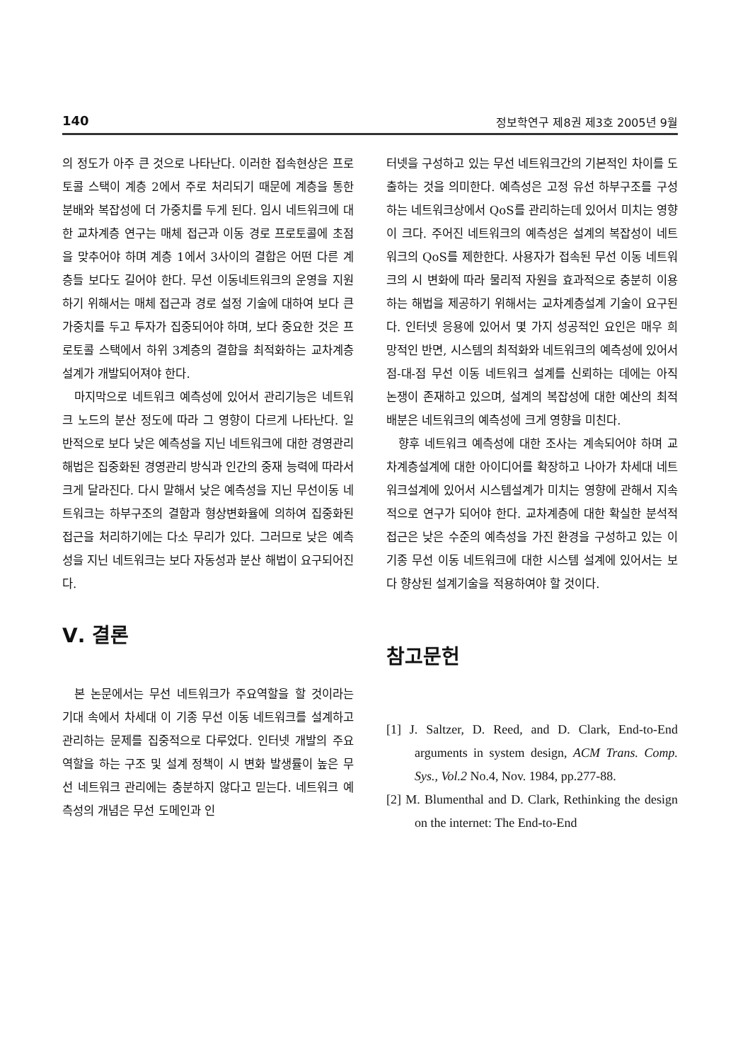140 정보학연구 제8권 제3호 2005년 9월
의 정도가 아주 큰 것으로 나타난다. 이러한 접속현상은 프로토콜 스택이 계층 2에서 주로 처리되기 때문에 계층을 통한 분배와 복잡성에 더 가중치를 두게 된다. 임시 네트워크에 대한 교차계층 연구는 매체 접근과 이동 경로 프로토콜에 초점을 맞추어야 하며 계층 1에서 3사이의 결합은 어떤 다른 계층들 보다도 길어야 한다. 무선 이동네트워크의 운영을 지원하기 위해서는 매체 접근과 경로 설정 기술에 대하여 보다 큰 가중치를 두고 투자가 집중되어야 하며, 보다 중요한 것은 프로토콜 스택에서 하위 3계층의 결합을 최적화하는 교차계층설계가 개발되어져야 한다.
마지막으로 네트워크 예측성에 있어서 관리기능은 네트워크 노드의 분산 정도에 따라 그 영향이 다르게 나타난다. 일반적으로 보다 낮은 예측성을 지닌 네트워크에 대한 경영관리 해법은 집중화된 경영관리 방식과 인간의 중재 능력에 따라서 크게 달라진다. 다시 말해서 낮은 예측성을 지닌 무선이동 네트워크는 하부구조의 결함과 형상변화율에 의하여 집중화된 접근을 처리하기에는 다소 무리가 있다. 그러므로 낮은 예측성을 지닌 네트워크는 보다 자동성과 분산 해법이 요구되어진다.
Ⅴ. 결론
본 논문에서는 무선 네트워크가 주요역할을 할 것이라는 기대 속에서 차세대 이 기종 무선 이동 네트워크를 설계하고 관리하는 문제를 집중적으로 다루었다. 인터넷 개발의 주요 역할을 하는 구조 및 설계 정책이 시 변화 발생률이 높은 무선 네트워크 관리에는 충분하지 않다고 믿는다. 네트워크 예측성의 개념은 무선 도메인과 인
터넷을 구성하고 있는 무선 네트워크간의 기본적인 차이를 도출하는 것을 의미한다. 예측성은 고정 유선 하부구조를 구성하는 네트워크상에서 QoS를 관리하는데 있어서 미치는 영향이 크다. 주어진 네트워크의 예측성은 설계의 복잡성이 네트워크의 QoS를 제한한다. 사용자가 접속된 무선 이동 네트워크의 시 변화에 따라 물리적 자원을 효과적으로 충분히 이용하는 해법을 제공하기 위해서는 교차계층설계 기술이 요구된다. 인터넷 응용에 있어서 몇 가지 성공적인 요인은 매우 희망적인 반면, 시스템의 최적화와 네트워크의 예측성에 있어서 점-대-점 무선 이동 네트워크 설계를 신뢰하는 데에는 아직 논쟁이 존재하고 있으며, 설계의 복잡성에 대한 예산의 최적 배분은 네트워크의 예측성에 크게 영향을 미친다.
향후 네트워크 예측성에 대한 조사는 계속되어야 하며 교차계층설계에 대한 아이디어를 확장하고 나아가 차세대 네트워크설계에 있어서 시스템설계가 미치는 영향에 관해서 지속적으로 연구가 되어야 한다. 교차계층에 대한 확실한 분석적 접근은 낮은 수준의 예측성을 가진 환경을 구성하고 있는 이 기종 무선 이동 네트워크에 대한 시스템 설계에 있어서는 보다 향상된 설계기술을 적용하여야 할 것이다.
참고문헌
[1] J. Saltzer, D. Reed, and D. Clark, End-to-End arguments in system design, ACM Trans. Comp. Sys., Vol.2 No.4, Nov. 1984, pp.277-88.
[2] M. Blumenthal and D. Clark, Rethinking the design on the internet: The End-to-End